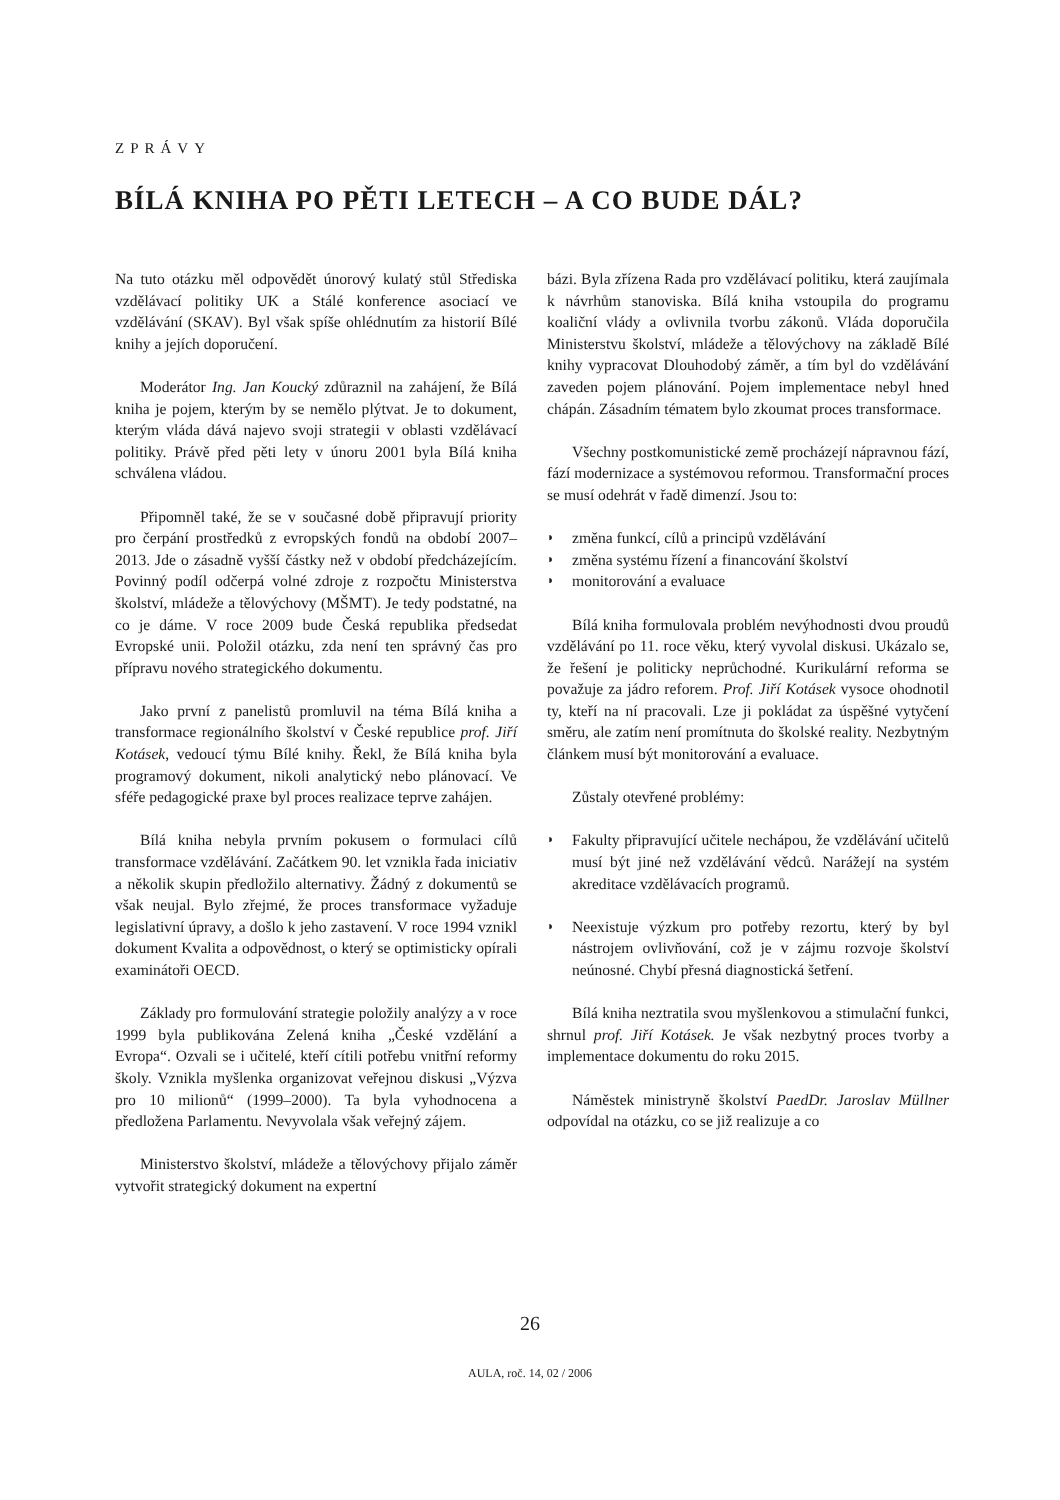ZPRÁVY
BÍLÁ KNIHA PO PĚTI LETECH – A CO BUDE DÁL?
Na tuto otázku měl odpovědět únorový kulatý stůl Střediska vzdělávací politiky UK a Stálé konference asociací ve vzdělávání (SKAV). Byl však spíše ohlédnutím za historií Bílé knihy a jejích doporučení.
Moderátor Ing. Jan Koucký zdůraznil na zahájení, že Bílá kniha je pojem, kterým by se nemělo plýtvat. Je to dokument, kterým vláda dává najevo svoji strategii v oblasti vzdělávací politiky. Právě před pěti lety v únoru 2001 byla Bílá kniha schválena vládou.
Připomněl také, že se v současné době připravují priority pro čerpání prostředků z evropských fondů na období 2007–2013. Jde o zásadně vyšší částky než v období předcházejícím. Povinný podíl odčerpá volné zdroje z rozpočtu Ministerstva školství, mládeže a tělovýchovy (MŠMT). Je tedy podstatné, na co je dáme. V roce 2009 bude Česká republika předsedat Evropské unii. Položil otázku, zda není ten správný čas pro přípravu nového strategického dokumentu.
Jako první z panelistů promluvil na téma Bílá kniha a transformace regionálního školství v České republice prof. Jiří Kotásek, vedoucí týmu Bílé knihy. Řekl, že Bílá kniha byla programový dokument, nikoli analytický nebo plánovací. Ve sféře pedagogické praxe byl proces realizace teprve zahájen.
Bílá kniha nebyla prvním pokusem o formulaci cílů transformace vzdělávání. Začátkem 90. let vznikla řada iniciativ a několik skupin předložilo alternativy. Žádný z dokumentů se však neujal. Bylo zřejmé, že proces transformace vyžaduje legislativní úpravy, a došlo k jeho zastavení. V roce 1994 vznikl dokument Kvalita a odpovědnost, o který se optimisticky opírali examinátoři OECD.
Základy pro formulování strategie položily analýzy a v roce 1999 byla publikována Zelená kniha „České vzdělání a Evropa“. Ozvali se i učitelé, kteří cítili potřebu vnitřní reformy školy. Vznikla myšlenka organizovat veřejnou diskusi „Výzva pro 10 milionů“ (1999–2000). Ta byla vyhodnocena a předložena Parlamentu. Nevyvolala však veřejný zájem.
Ministerstvo školství, mládeže a tělovýchovy přijalo záměr vytvořit strategický dokument na expertní
bázi. Byla zřízena Rada pro vzdělávací politiku, která zaujímala k návrhům stanoviska. Bílá kniha vstoupila do programu koaliční vlády a ovlivnila tvorbu zákonů. Vláda doporučila Ministerstvu školství, mládeže a tělovýchovy na základě Bílé knihy vypracovat Dlouhodobý záměr, a tím byl do vzdělávání zaveden pojem plánování. Pojem implementace nebyl hned chápán. Zásadním tématem bylo zkoumat proces transformace.
Všechny postkomunistické země procházejí nápravnou fází, fází modernizace a systémovou reformou. Transformační proces se musí odehrát v řadě dimenzí. Jsou to:
◗ změna funkcí, cílů a principů vzdělávání
◗ změna systému řízení a financování školství
◗ monitorování a evaluace
Bílá kniha formulovala problém nevýhodnosti dvou proudů vzdělávání po 11. roce věku, který vyvolal diskusi. Ukázalo se, že řešení je politicky neprůchodné. Kurikulární reforma se považuje za jádro reforem. Prof. Jiří Kotásek vysoce ohodnotil ty, kteří na ní pracovali. Lze ji pokládat za úspěšné vytyčení směru, ale zatím není promítnuta do školské reality. Nezbytným článkem musí být monitorování a evaluace.
Zůstaly otevřené problémy:
◗ Fakulty připravující učitele nechápou, že vzdělávání učitelů musí být jiné než vzdělávání vědců. Narážejí na systém akreditace vzdělávacích programů.
◗ Neexistuje výzkum pro potřeby rezortu, který by byl nástrojem ovlivňování, což je v zájmu rozvoje školství neúnosné. Chybí přesná diagnostická šetření.
Bílá kniha neztratila svou myšlenkovou a stimulační funkci, shrnul prof. Jiří Kotásek. Je však nezbytný proces tvorby a implementace dokumentu do roku 2015.
Náměstek ministryně školství PaedDr. Jaroslav Müllner odpovídal na otázku, co se již realizuje a co
26
AULA, roč. 14, 02 / 2006